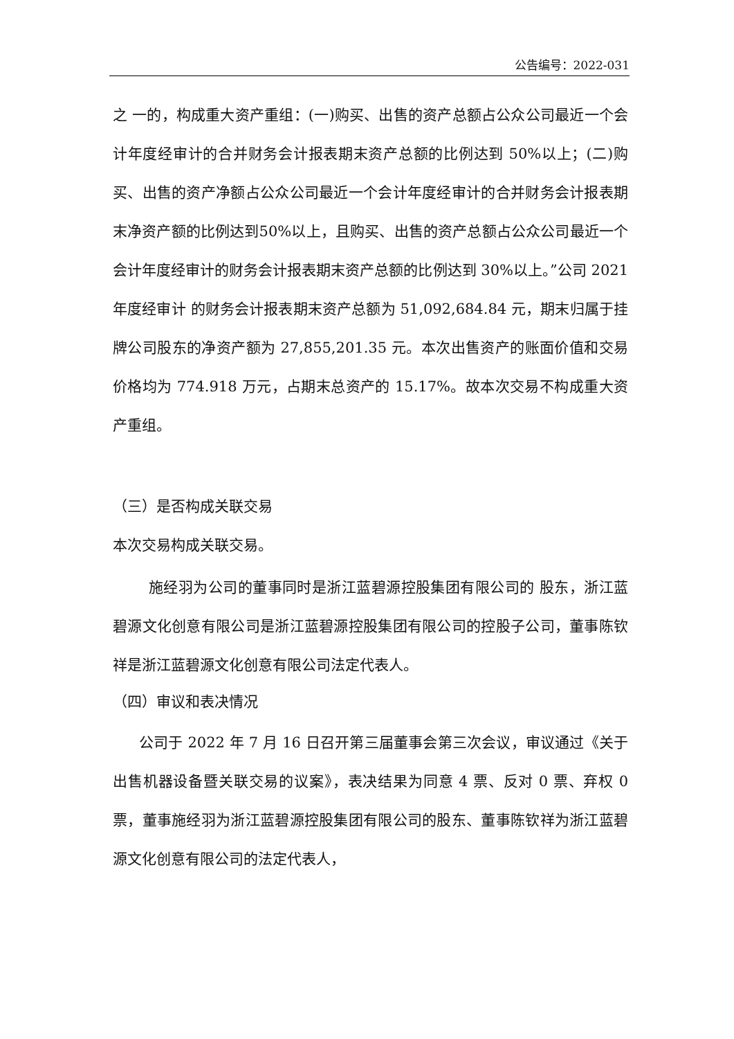公告编号：2022-031
之 一的，构成重大资产重组：(一)购买、出售的资产总额占公众公司最近一个会计年度经审计的合并财务会计报表期末资产总额的比例达到 50%以上；(二)购买、出售的资产净额占公众公司最近一个会计年度经审计的合并财务会计报表期末净资产额的比例达到50%以上，且购买、出售的资产总额占公众公司最近一个会计年度经审计的财务会计报表期末资产总额的比例达到 30%以上。”公司 2021 年度经审计 的财务会计报表期末资产总额为 51,092,684.84 元，期末归属于挂牌公司股东的净资产额为 27,855,201.35 元。本次出售资产的账面价值和交易价格均为 774.918 万元，占期末总资产的 15.17%。故本次交易不构成重大资产重组。
（三）是否构成关联交易
本次交易构成关联交易。
施经羽为公司的董事同时是浙江蓝碧源控股集团有限公司的 股东，浙江蓝碧源文化创意有限公司是浙江蓝碧源控股集团有限公司的控股子公司，董事陈钦祥是浙江蓝碧源文化创意有限公司法定代表人。
（四）审议和表决情况
公司于 2022 年 7 月 16 日召开第三届董事会第三次会议，审议通过《关于出售机器设备暨关联交易的议案》，表决结果为同意 4 票、反对 0 票、弃权 0 票，董事施经羽为浙江蓝碧源控股集团有限公司的股东、董事陈钦祥为浙江蓝碧源文化创意有限公司的法定代表人，